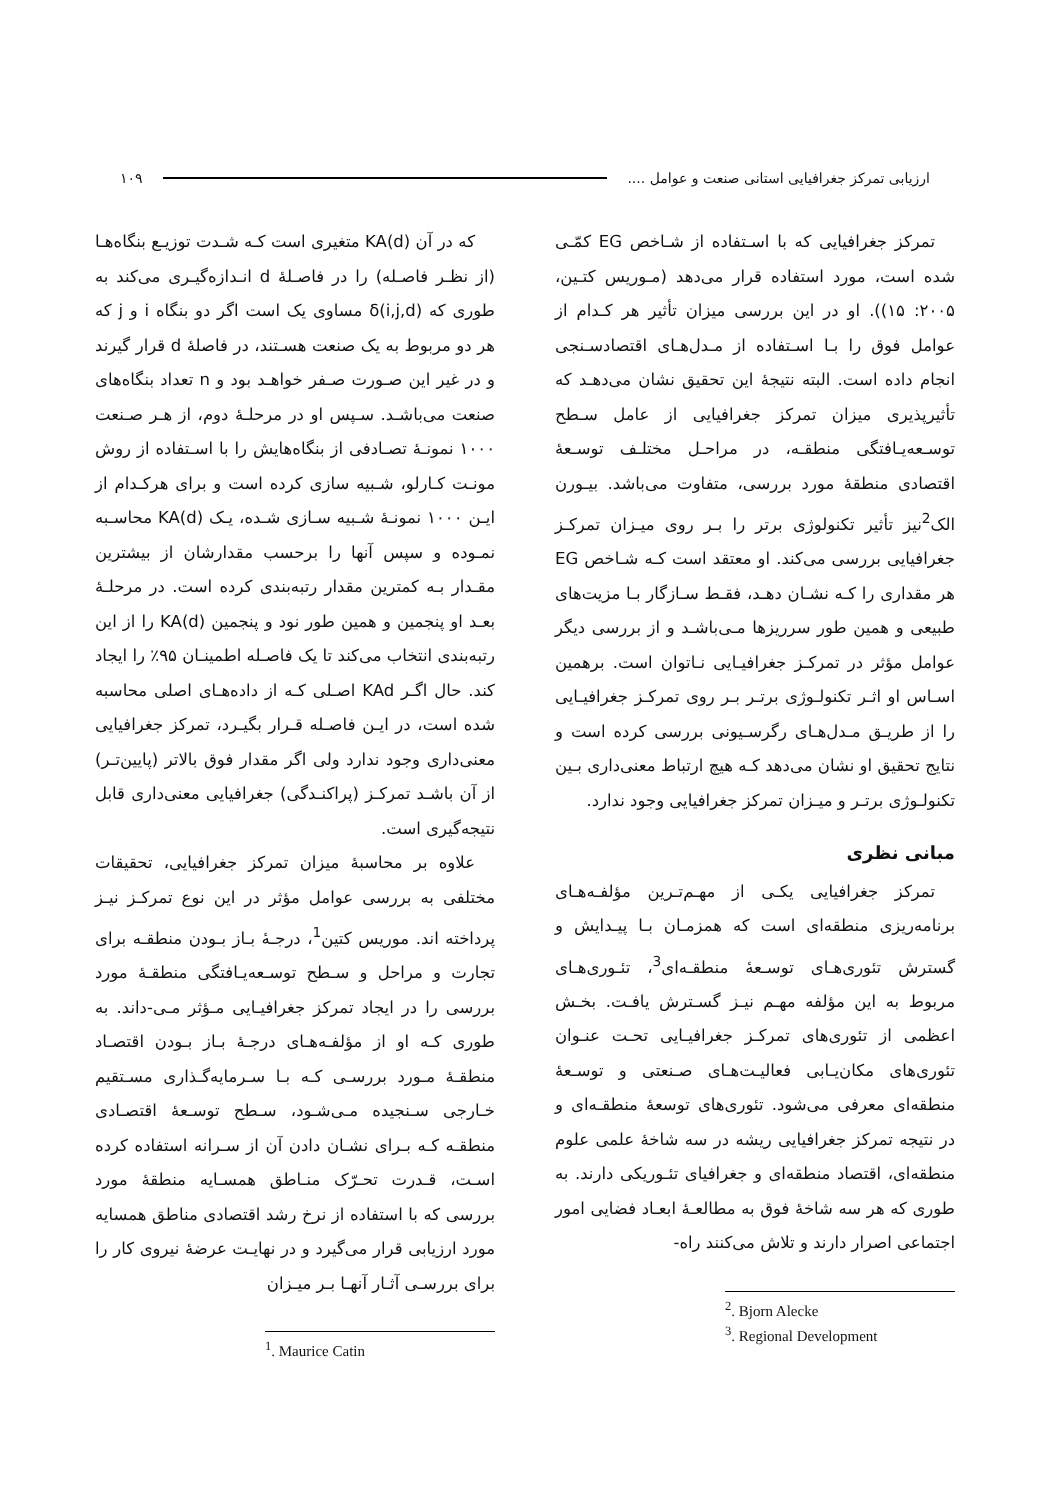ارزیابی تمرکز جغرافیایی استانی صنعت و عوامل .... ۱۰۹
که در آن KA(d) متغیری است کـه شـدت توزیـع بنگاه‌هـا (از نظـر فاصـله) را در فاصـلهٔ d انـدازه‌گیـری می‌کند به طوری که δ(i,j,d) مساوی یک است اگر دو بنگاه i و j که هر دو مربوط به یک صنعت هسـتند، در فاصلهٔ d قرار گیرند و در غیر این صـورت صـفر خواهـد بود و n تعداد بنگاه‌های صنعت می‌باشـد. سـپس او در مرحلـهٔ دوم، از هـر صـنعت ۱۰۰۰ نمونـهٔ تصـادفی از بنگاه‌هایش را با اسـتفاده از روش مونـت کـارلو، شـبیه سازی کرده است و برای هرکـدام از ایـن ۱۰۰۰ نمونـهٔ شـبیه سـازی شـده، یـک KA(d) محاسـبه نمـوده و سپس آنها را برحسب مقدارشان از بیشترین مقـدار بـه کمترین مقدار رتبه‌بندی کرده است. در مرحلـهٔ بعـد او پنجمین و همین طور نود و پنجمین KA(d) را از این رتبه‌بندی انتخاب می‌کند تا یک فاصـله اطمینـان ۹۵٪ را ایجاد کند. حال اگـر KAd اصـلی کـه از داده‌هـای اصلی محاسبه شده است، در ایـن فاصـله قـرار بگیـرد، تمرکز جغرافیایی معنی‌داری وجود ندارد ولی اگر مقدار فوق بالاتر (پایین‌تـر) از آن باشـد تمرکـز (پراکنـدگی) جغرافیایی معنی‌داری قابل نتیجه‌گیری است.
علاوه بر محاسبهٔ میزان تمرکز جغرافیایی، تحقیقات مختلفی به بررسی عوامل مؤثر در این نوع تمرکـز نیـز پرداخته اند. موریس کتین<sup>1</sup>، درجـهٔ بـاز بـودن منطقـه برای تجارت و مراحل و سـطح توسـعه‌یـافتگی منطقـهٔ مورد بررسی را در ایجاد تمرکز جغرافیـایی مـؤثر مـی-داند. به طوری کـه او از مؤلفـه‌هـای درجـهٔ بـاز بـودن اقتصـاد منطقـهٔ مـورد بررسـی کـه بـا سـرمایه‌گـذاری مسـتقیم خـارجی سـنجیده مـی‌شـود، سـطح توسـعهٔ اقتصـادی منطقـه کـه بـرای نشـان دادن آن از سـرانه استفاده کرده اسـت، قـدرت تحـرّک منـاطق همسـایه منطقهٔ مورد بررسی که با استفاده از نرخ رشد اقتصادی مناطق همسایه مورد ارزیابی قرار می‌گیرد و در نهایـت عرضهٔ نیروی کار را برای بررسـی آثـار آنهـا بـر میـزان
<sup>1</sup>. Maurice Catin
تمرکز جغرافیایی که با اسـتفاده از شـاخص EG کمّـی شده است، مورد استفاده قرار می‌دهد (مـوریس کتـین، ۲۰۰۵: ۱۵)). او در این بررسی میزان تأثیر هر کـدام از عوامل فوق را بـا اسـتفاده از مـدل‌هـای اقتصادسـنجی انجام داده است. البته نتیجهٔ این تحقیق نشان می‌دهـد که تأثیرپذیری میزان تمرکز جغرافیایی از عامل سـطح توسـعه‌یـافتگی منطقـه، در مراحـل مختلـف توسـعهٔ اقتصادی منطقهٔ مورد بررسی، متفاوت می‌باشد. بیـورن الک<sup>2</sup>نیز تأثیر تکنولوژی برتر را بـر روی میـزان تمرکـز جغرافیایی بررسی می‌کند. او معتقد است کـه شـاخص EG هر مقداری را کـه نشـان دهـد، فقـط سـازگار بـا مزیت‌های طبیعی و همین طور سرریزها مـی‌باشـد و از بررسی دیگر عوامل مؤثر در تمرکـز جغرافیـایی نـاتوان است. برهمین اسـاس او اثـر تکنولـوژی برتـر بـر روی تمرکـز جغرافیـایی را از طریـق مـدل‌هـای رگرسـیونی بررسی کرده است و نتایج تحقیق او نشان می‌دهد کـه هیچ ارتباط معنی‌داری بـین تکنولـوژی برتـر و میـزان تمرکز جغرافیایی وجود ندارد.
مبانی نظری
تمرکز جغرافیایی یکـی از مهـم‌تـرین مؤلفـه‌هـای برنامه‌ریزی منطقه‌ای است که همزمـان بـا پیـدایش و گسترش تئوری‌هـای توسـعهٔ منطقـه‌ای<sup>3</sup>، تئـوری‌هـای مربوط به این مؤلفه مهـم نیـز گسـترش یافـت. بخـش اعظمی از تئوری‌های تمرکـز جغرافیـایی تحـت عنـوان تئوری‌های مکان‌یـابی فعالیـت‌هـای صـنعتی و توسـعهٔ منطقه‌ای معرفی می‌شود. تئوری‌های توسعهٔ منطقـه‌ای و در نتیجه تمرکز جغرافیایی ریشه در سه شاخهٔ علمی علوم منطقه‌ای، اقتصاد منطقه‌ای و جغرافیای تئـوریکی دارند. به طوری که هر سه شاخهٔ فوق به مطالعـهٔ ابعـاد فضایی امور اجتماعی اصرار دارند و تلاش می‌کنند راه-
<sup>2</sup>. Bjorn Alecke
<sup>3</sup>. Regional Development